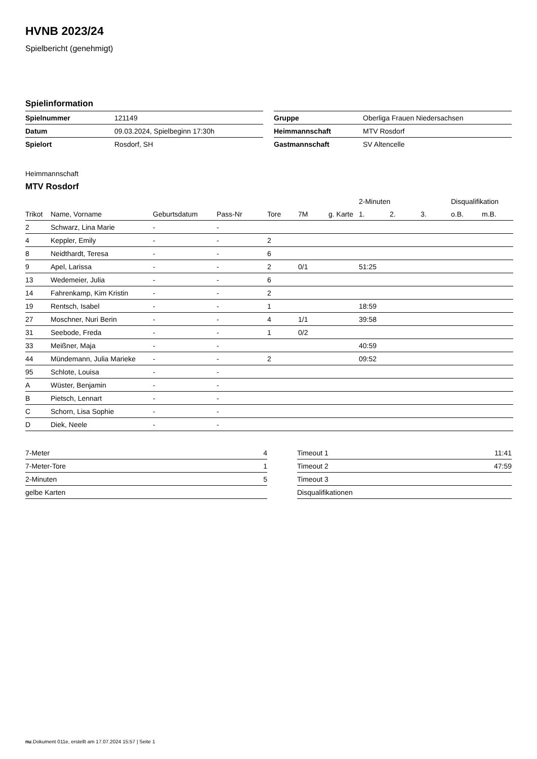HVNB 2023/24
Spielbericht (genehmigt)
Spielinformation
| Spielnummer | 121149 |
| Datum | 09.03.2024, Spielbeginn 17:30h |
| Spielort | Rosdorf, SH |
| Gruppe | Oberliga Frauen Niedersachsen |
| Heimmannschaft | MTV Rosdorf |
| Gastmannschaft | SV Altencelle |
Heimmannschaft
MTV Rosdorf
| | | | | | | | 2-Minuten | | | Disqualifikation | |
| --- | --- | --- | --- | --- | --- | --- | --- | --- | --- | --- | --- |
| Trikot | Name, Vorname | Geburtsdatum | Pass-Nr | Tore | 7M | g. Karte | 1. | 2. | 3. | o.B. | m.B. |
| 2 | Schwarz, Lina Marie | - | - | | | | | | | | |
| 4 | Keppler, Emily | - | - | 2 | | | | | | | |
| 8 | Neidthardt, Teresa | - | - | 6 | | | | | | | |
| 9 | Apel, Larissa | - | - | 2 | 0/1 | | 51:25 | | | | |
| 13 | Wedemeier, Julia | - | - | 6 | | | | | | | |
| 14 | Fahrenkamp, Kim Kristin | - | - | 2 | | | | | | | |
| 19 | Rentsch, Isabel | - | - | 1 | | | 18:59 | | | | |
| 27 | Moschner, Nuri Berin | - | - | 4 | 1/1 | | 39:58 | | | | |
| 31 | Seebode, Freda | - | - | 1 | 0/2 | | | | | | |
| 33 | Meißner, Maja | - | - | | | | 40:59 | | | | |
| 44 | Mündemann, Julia Marieke | - | - | 2 | | | 09:52 | | | | |
| 95 | Schlote, Louisa | - | - | | | | | | | | |
| A | Wüster, Benjamin | - | - | | | | | | | | |
| B | Pietsch, Lennart | - | - | | | | | | | | |
| C | Schorn, Lisa Sophie | - | - | | | | | | | | |
| D | Diek, Neele | - | - | | | | | | | | |
| 7-Meter | 4 |
| 7-Meter-Tore | 1 |
| 2-Minuten | 5 |
| gelbe Karten | |
| Timeout 1 | 11:41 |
| Timeout 2 | 47:59 |
| Timeout 3 | |
| Disqualifikationen | |
nu.Dokument 011e, erstellt am 17.07.2024 15:57 | Seite 1